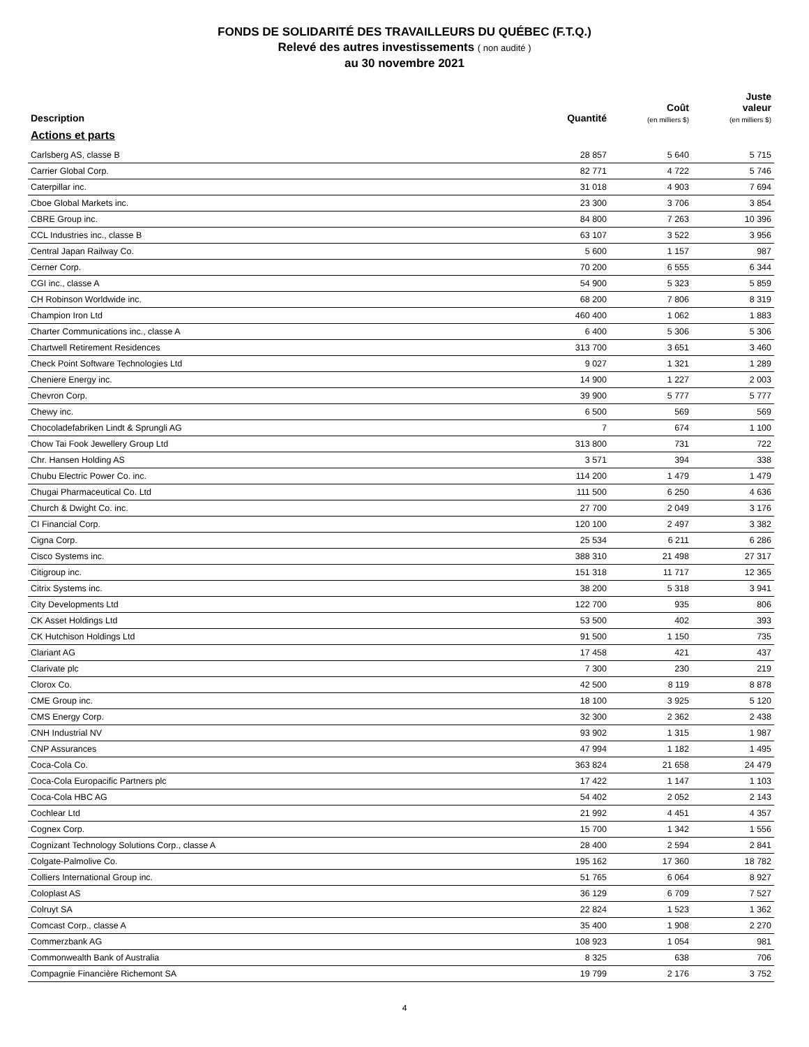FONDS DE SOLIDARITÉ DES TRAVAILLEURS DU QUÉBEC (F.T.Q.)
Relevé des autres investissements ( non audité )
au 30 novembre 2021
| Description | Quantité | Coût (en milliers $) | Juste valeur (en milliers $) |
| --- | --- | --- | --- |
| Actions et parts | | | |
| Carlsberg AS, classe B | 28 857 | 5 640 | 5 715 |
| Carrier Global Corp. | 82 771 | 4 722 | 5 746 |
| Caterpillar inc. | 31 018 | 4 903 | 7 694 |
| Cboe Global Markets inc. | 23 300 | 3 706 | 3 854 |
| CBRE Group inc. | 84 800 | 7 263 | 10 396 |
| CCL Industries inc., classe B | 63 107 | 3 522 | 3 956 |
| Central Japan Railway Co. | 5 600 | 1 157 | 987 |
| Cerner Corp. | 70 200 | 6 555 | 6 344 |
| CGI inc., classe A | 54 900 | 5 323 | 5 859 |
| CH Robinson Worldwide inc. | 68 200 | 7 806 | 8 319 |
| Champion Iron Ltd | 460 400 | 1 062 | 1 883 |
| Charter Communications inc., classe A | 6 400 | 5 306 | 5 306 |
| Chartwell Retirement Residences | 313 700 | 3 651 | 3 460 |
| Check Point Software Technologies Ltd | 9 027 | 1 321 | 1 289 |
| Cheniere Energy inc. | 14 900 | 1 227 | 2 003 |
| Chevron Corp. | 39 900 | 5 777 | 5 777 |
| Chewy inc. | 6 500 | 569 | 569 |
| Chocoladefabriken Lindt & Sprungli AG | 7 | 674 | 1 100 |
| Chow Tai Fook Jewellery Group Ltd | 313 800 | 731 | 722 |
| Chr. Hansen Holding AS | 3 571 | 394 | 338 |
| Chubu Electric Power Co. inc. | 114 200 | 1 479 | 1 479 |
| Chugai Pharmaceutical Co. Ltd | 111 500 | 6 250 | 4 636 |
| Church & Dwight Co. inc. | 27 700 | 2 049 | 3 176 |
| CI Financial Corp. | 120 100 | 2 497 | 3 382 |
| Cigna Corp. | 25 534 | 6 211 | 6 286 |
| Cisco Systems inc. | 388 310 | 21 498 | 27 317 |
| Citigroup inc. | 151 318 | 11 717 | 12 365 |
| Citrix Systems inc. | 38 200 | 5 318 | 3 941 |
| City Developments Ltd | 122 700 | 935 | 806 |
| CK Asset Holdings Ltd | 53 500 | 402 | 393 |
| CK Hutchison Holdings Ltd | 91 500 | 1 150 | 735 |
| Clariant AG | 17 458 | 421 | 437 |
| Clarivate plc | 7 300 | 230 | 219 |
| Clorox Co. | 42 500 | 8 119 | 8 878 |
| CME Group inc. | 18 100 | 3 925 | 5 120 |
| CMS Energy Corp. | 32 300 | 2 362 | 2 438 |
| CNH Industrial NV | 93 902 | 1 315 | 1 987 |
| CNP Assurances | 47 994 | 1 182 | 1 495 |
| Coca-Cola Co. | 363 824 | 21 658 | 24 479 |
| Coca-Cola Europacific Partners plc | 17 422 | 1 147 | 1 103 |
| Coca-Cola HBC AG | 54 402 | 2 052 | 2 143 |
| Cochlear Ltd | 21 992 | 4 451 | 4 357 |
| Cognex Corp. | 15 700 | 1 342 | 1 556 |
| Cognizant Technology Solutions Corp., classe A | 28 400 | 2 594 | 2 841 |
| Colgate-Palmolive Co. | 195 162 | 17 360 | 18 782 |
| Colliers International Group inc. | 51 765 | 6 064 | 8 927 |
| Coloplast AS | 36 129 | 6 709 | 7 527 |
| Colruyt SA | 22 824 | 1 523 | 1 362 |
| Comcast Corp., classe A | 35 400 | 1 908 | 2 270 |
| Commerzbank AG | 108 923 | 1 054 | 981 |
| Commonwealth Bank of Australia | 8 325 | 638 | 706 |
| Compagnie Financière Richemont SA | 19 799 | 2 176 | 3 752 |
4